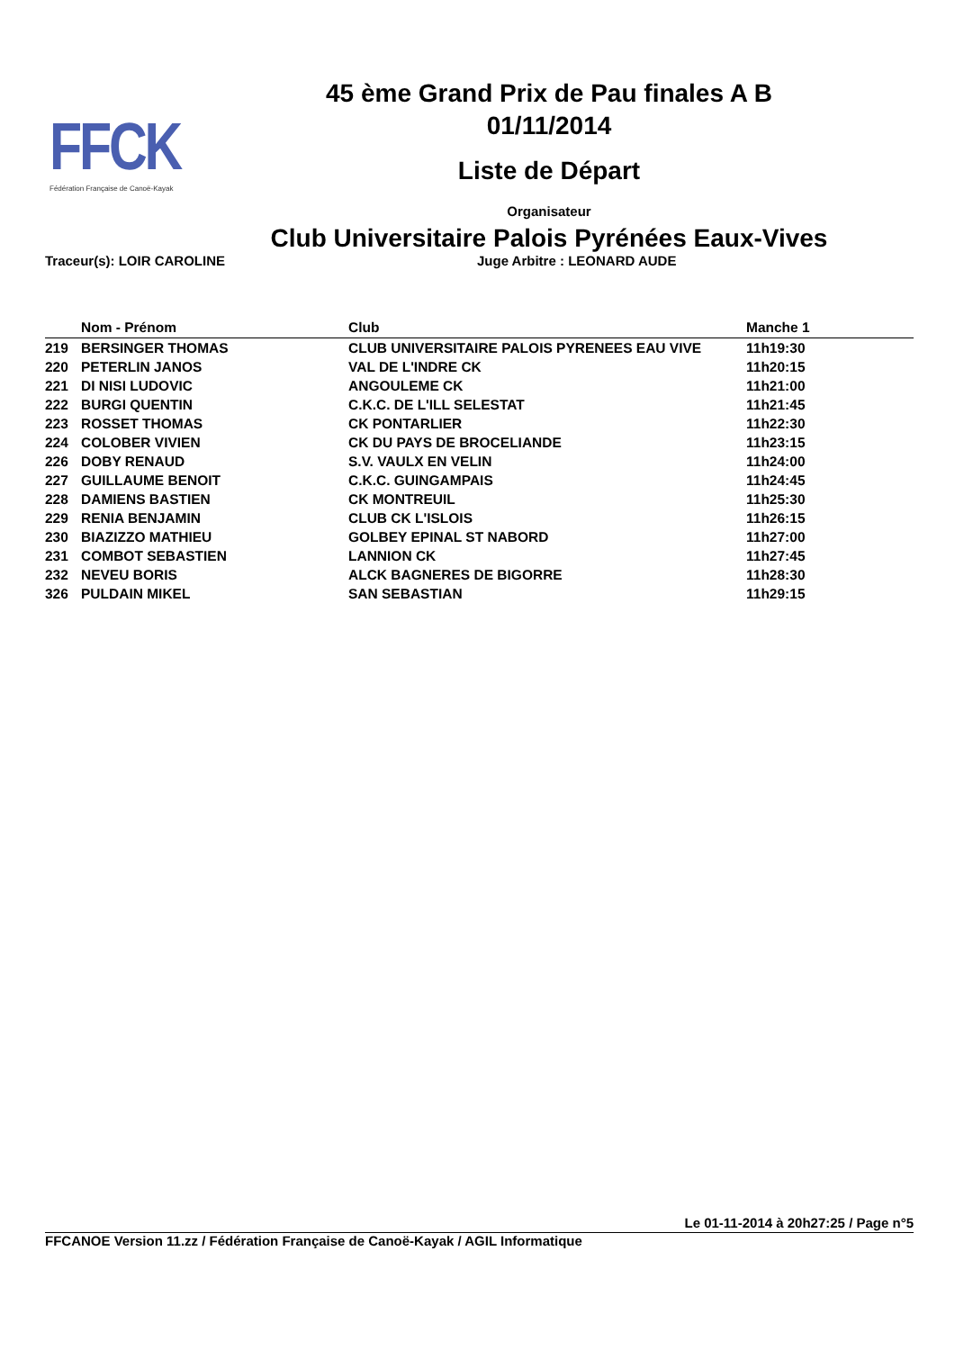FFCK
Fédération Française de Canoë-Kayak
45 ème Grand Prix de Pau finales A B
01/11/2014
Liste de Départ
Organisateur
Club Universitaire Palois Pyrénées Eaux-Vives
Traceur(s): LOIR CAROLINE Juge Arbitre : LEONARD AUDE
| | Nom - Prénom | Club | Manche 1 |
| --- | --- | --- | --- |
| 219 | BERSINGER THOMAS | CLUB UNIVERSITAIRE PALOIS PYRENEES EAU VIVE | 11h19:30 |
| 220 | PETERLIN JANOS | VAL DE L'INDRE CK | 11h20:15 |
| 221 | DI NISI LUDOVIC | ANGOULEME CK | 11h21:00 |
| 222 | BURGI QUENTIN | C.K.C. DE L'ILL SELESTAT | 11h21:45 |
| 223 | ROSSET THOMAS | CK PONTARLIER | 11h22:30 |
| 224 | COLOBER VIVIEN | CK DU PAYS DE BROCELIANDE | 11h23:15 |
| 226 | DOBY RENAUD | S.V. VAULX EN VELIN | 11h24:00 |
| 227 | GUILLAUME BENOIT | C.K.C. GUINGAMPAIS | 11h24:45 |
| 228 | DAMIENS BASTIEN | CK MONTREUIL | 11h25:30 |
| 229 | RENIA BENJAMIN | CLUB CK L'ISLOIS | 11h26:15 |
| 230 | BIAZIZZO MATHIEU | GOLBEY EPINAL ST NABORD | 11h27:00 |
| 231 | COMBOT SEBASTIEN | LANNION CK | 11h27:45 |
| 232 | NEVEU BORIS | ALCK BAGNERES DE BIGORRE | 11h28:30 |
| 326 | PULDAIN MIKEL | SAN SEBASTIAN | 11h29:15 |
Le 01-11-2014 à 20h27:25 / Page n°5
FFCANOE Version 11.zz / Fédération Française de Canoë-Kayak / AGIL Informatique